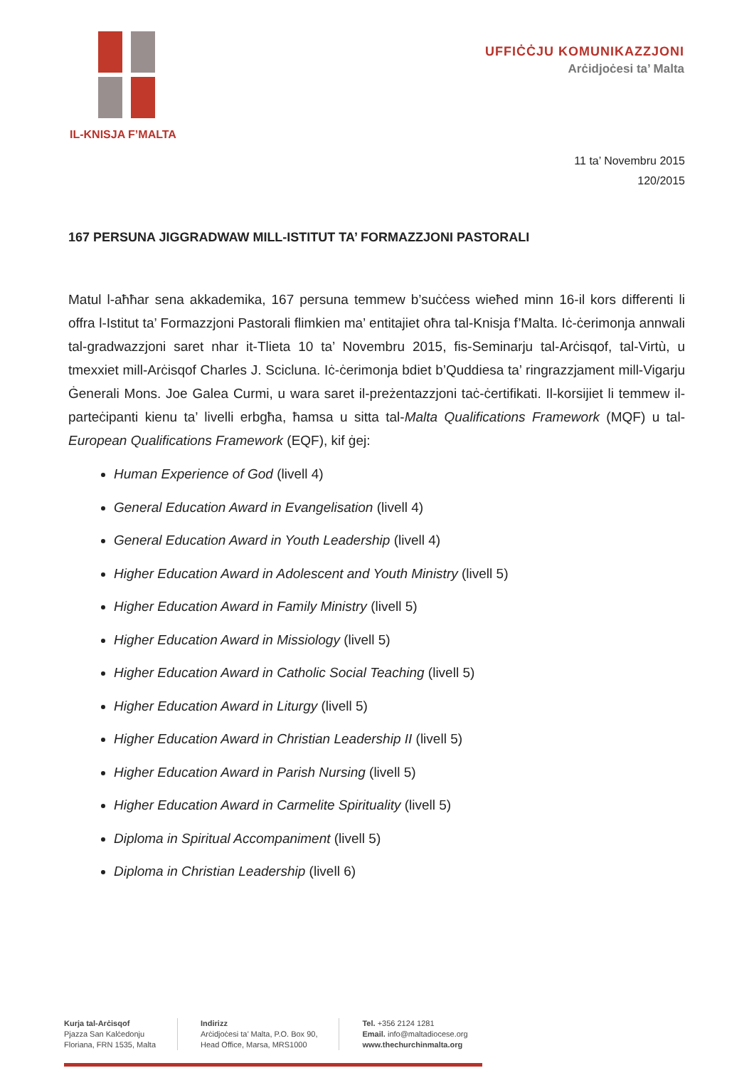IL-KNISJA F’MALTA
UFFIĊĊJU KOMUNIKAZZJONI
Arċidjoċesi ta’ Malta
11 ta’ Novembru 2015
120/2015
167 PERSUNA JIGGRADWAW MILL-ISTITUT TA’ FORMAZZJONI PASTORALI
Matul l-aħħar sena akkademika, 167 persuna temmew b’suċċess wieħed minn 16-il kors differenti li offra l-Istitut ta’ Formazzjoni Pastorali flimkien ma’ entitajiet oħra tal-Knisja f’Malta. Iċ-ċerimonja annwali tal-gradwazzjoni saret nhar it-Tlieta 10 ta’ Novembru 2015, fis-Seminarju tal-Arċisqof, tal-Virtù, u tmexxiet mill-Arċisqof Charles J. Scicluna. Iċ-ċerimonja bdiet b’Quddiesa ta’ ringrazzjament mill-Vigarju Ġenerali Mons. Joe Galea Curmi, u wara saret il-preżentazzjoni taċ-ċertifikati. Il-korsijiet li temmew il-parteċipanti kienu ta’ livelli erbgħa, ħamsa u sitta tal-Malta Qualifications Framework (MQF) u tal-European Qualifications Framework (EQF), kif ġej:
Human Experience of God (livell 4)
General Education Award in Evangelisation (livell 4)
General Education Award in Youth Leadership (livell 4)
Higher Education Award in Adolescent and Youth Ministry (livell 5)
Higher Education Award in Family Ministry (livell 5)
Higher Education Award in Missiology (livell 5)
Higher Education Award in Catholic Social Teaching (livell 5)
Higher Education Award in Liturgy (livell 5)
Higher Education Award in Christian Leadership II (livell 5)
Higher Education Award in Parish Nursing (livell 5)
Higher Education Award in Carmelite Spirituality (livell 5)
Diploma in Spiritual Accompaniment (livell 5)
Diploma in Christian Leadership (livell 6)
Kurja tal-Arċisqof
Pjazza San Kalċedonju
Floriana, FRN 1535, Malta
Indirizz
Arċidjoċesi ta’ Malta, P.O. Box 90,
Head Office, Marsa, MRS1000
Tel. +356 2124 1281
Email. info@maltadiocese.org
www.thechurchinmalta.org